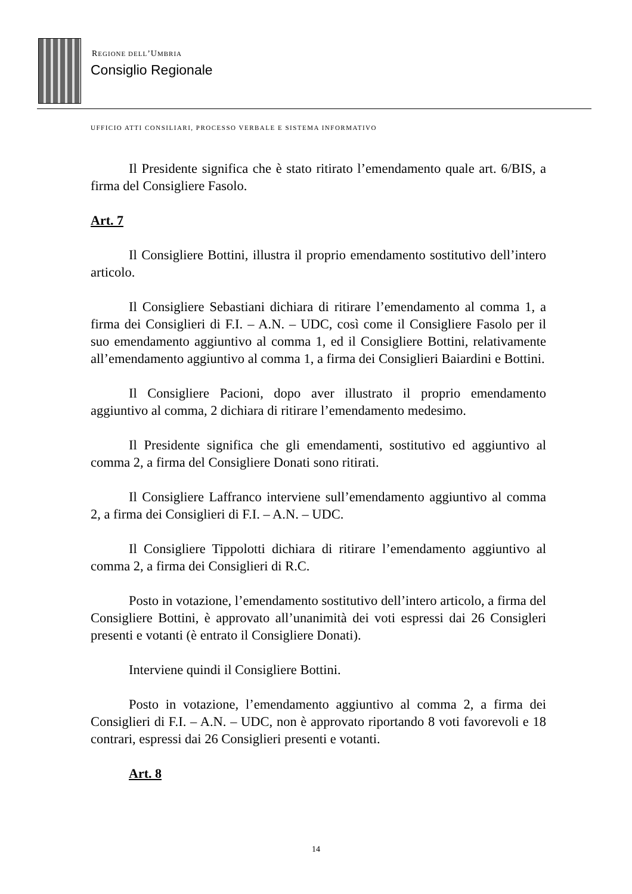REGIONE DELL’UMBRIA
Consiglio Regionale
UFFICIO ATTI CONSILIARI, PROCESSO VERBALE E SISTEMA INFORMATIVO
Il Presidente significa che è stato ritirato l’emendamento quale art. 6/BIS, a firma del Consigliere Fasolo.
Art. 7
Il Consigliere Bottini, illustra il proprio emendamento sostitutivo dell’intero articolo.
Il Consigliere Sebastiani dichiara di ritirare l’emendamento al comma 1, a firma dei Consiglieri di F.I. – A.N. – UDC, così come il Consigliere Fasolo per il suo emendamento aggiuntivo al comma 1, ed il Consigliere Bottini, relativamente all’emendamento aggiuntivo al comma 1, a firma dei Consiglieri Baiardini e Bottini.
Il Consigliere Pacioni, dopo aver illustrato il proprio emendamento aggiuntivo al comma, 2 dichiara di ritirare l’emendamento medesimo.
Il Presidente significa che gli emendamenti, sostitutivo ed aggiuntivo al comma 2, a firma del Consigliere Donati sono ritirati.
Il Consigliere Laffranco interviene sull’emendamento aggiuntivo al comma 2, a firma dei Consiglieri di F.I. – A.N. – UDC.
Il Consigliere Tippolotti dichiara di ritirare l’emendamento aggiuntivo al comma 2, a firma dei Consiglieri di R.C.
Posto in votazione, l’emendamento sostitutivo dell’intero articolo, a firma del Consigliere Bottini, è approvato all’unanimità dei voti espressi dai 26 Consigleri presenti e votanti (è entrato il Consigliere Donati).
Interviene quindi il Consigliere Bottini.
Posto in votazione, l’emendamento aggiuntivo al comma 2, a firma dei Consiglieri di F.I. – A.N. – UDC, non è approvato riportando 8 voti favorevoli e 18 contrari, espressi dai 26 Consiglieri presenti e votanti.
Art. 8
14